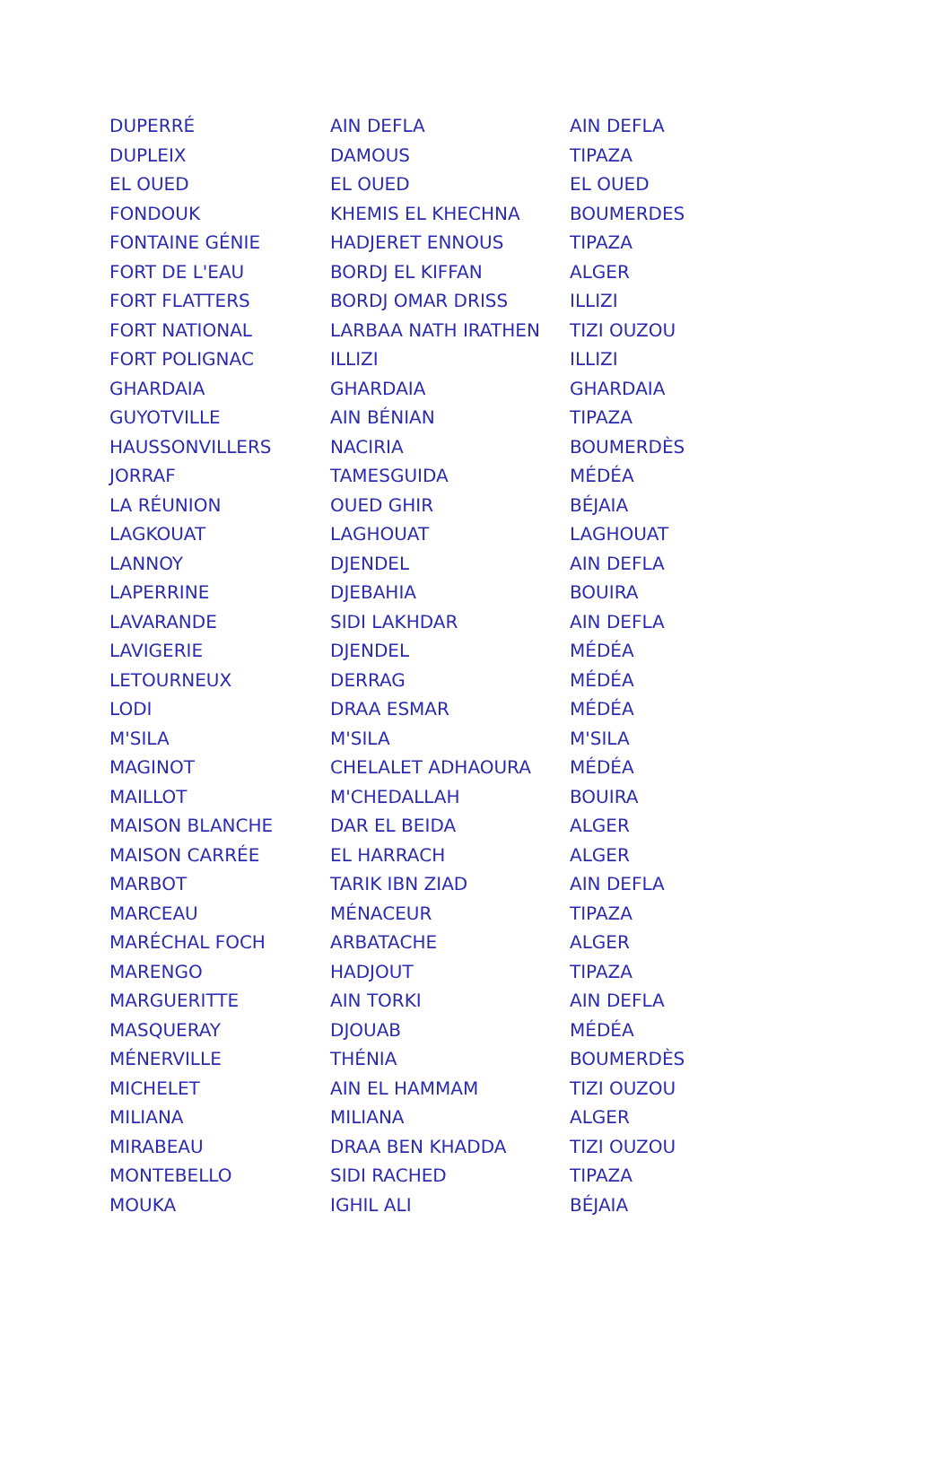| DUPERRÉ | AIN DEFLA | AIN DEFLA |
| DUPLEIX | DAMOUS | TIPAZA |
| EL OUED | EL OUED | EL OUED |
| FONDOUK | KHEMIS EL KHECHNA | BOUMERDES |
| FONTAINE GÉNIE | HADJERET ENNOUS | TIPAZA |
| FORT DE L'EAU | BORDJ EL KIFFAN | ALGER |
| FORT FLATTERS | BORDJ OMAR DRISS | ILLIZI |
| FORT NATIONAL | LARBAA NATH IRATHEN | TIZI OUZOU |
| FORT POLIGNAC | ILLIZI | ILLIZI |
| GHARDAIA | GHARDAIA | GHARDAIA |
| GUYOTVILLE | AIN BÉNIAN | TIPAZA |
| HAUSSONVILLERS | NACIRIA | BOUMERDÈS |
| JORRAF | TAMESGUIDA | MÉDÉA |
| LA RÉUNION | OUED GHIR | BÉJAIA |
| LAGKOUAT | LAGHOUAT | LAGHOUAT |
| LANNOY | DJENDEL | AIN DEFLA |
| LAPERRINE | DJEBAHIA | BOUIRA |
| LAVARANDE | SIDI LAKHDAR | AIN DEFLA |
| LAVIGERIE | DJENDEL | MÉDÉA |
| LETOURNEUX | DERRAG | MÉDÉA |
| LODI | DRAA ESMAR | MÉDÉA |
| M'SILA | M'SILA | M'SILA |
| MAGINOT | CHELALET ADHAOURA | MÉDÉA |
| MAILLOT | M'CHEDALLAH | BOUIRA |
| MAISON BLANCHE | DAR EL BEIDA | ALGER |
| MAISON CARRÉE | EL HARRACH | ALGER |
| MARBOT | TARIK IBN ZIAD | AIN DEFLA |
| MARCEAU | MÉNACEUR | TIPAZA |
| MARÉCHAL FOCH | ARBATACHE | ALGER |
| MARENGO | HADJOUT | TIPAZA |
| MARGUERITTE | AIN TORKI | AIN DEFLA |
| MASQUERAY | DJOUAB | MÉDÉA |
| MÉNERVILLE | THÉNIA | BOUMERDÈS |
| MICHELET | AIN EL HAMMAM | TIZI OUZOU |
| MILIANA | MILIANA | ALGER |
| MIRABEAU | DRAA BEN KHADDA | TIZI OUZOU |
| MONTEBELLO | SIDI RACHED | TIPAZA |
| MOUKA | IGHIL ALI | BÉJAIA |